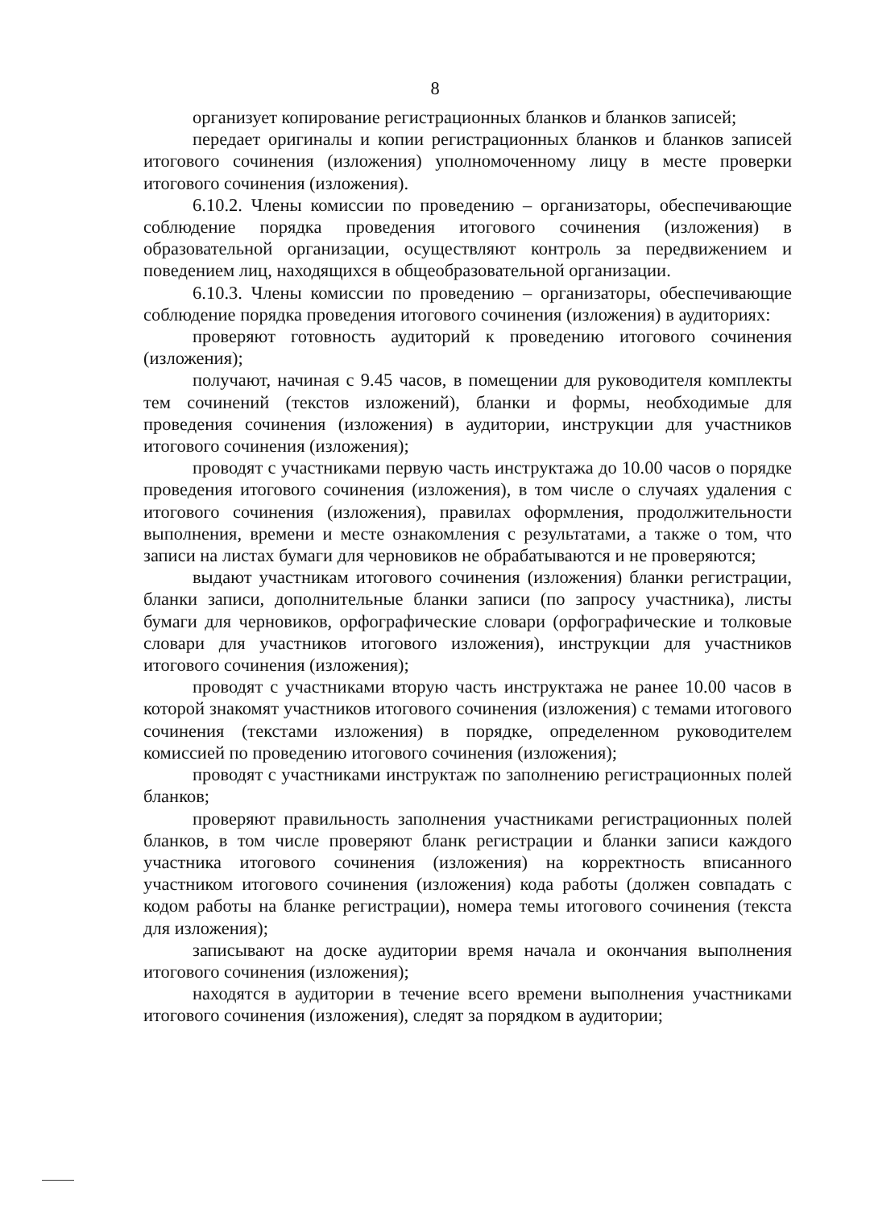8
организует копирование регистрационных бланков и бланков записей;
передает оригиналы и копии регистрационных бланков и бланков записей итогового сочинения (изложения) уполномоченному лицу в месте проверки итогового сочинения (изложения).
6.10.2. Члены комиссии по проведению – организаторы, обеспечивающие соблюдение порядка проведения итогового сочинения (изложения) в образовательной организации, осуществляют контроль за передвижением и поведением лиц, находящихся в общеобразовательной организации.
6.10.3. Члены комиссии по проведению – организаторы, обеспечивающие соблюдение порядка проведения итогового сочинения (изложения) в аудиториях:
проверяют готовность аудиторий к проведению итогового сочинения (изложения);
получают, начиная с 9.45 часов, в помещении для руководителя комплекты тем сочинений (текстов изложений), бланки и формы, необходимые для проведения сочинения (изложения) в аудитории, инструкции для участников итогового сочинения (изложения);
проводят с участниками первую часть инструктажа до 10.00 часов о порядке проведения итогового сочинения (изложения), в том числе о случаях удаления с итогового сочинения (изложения), правилах оформления, продолжительности выполнения, времени и месте ознакомления с результатами, а также о том, что записи на листах бумаги для черновиков не обрабатываются и не проверяются;
выдают участникам итогового сочинения (изложения) бланки регистрации, бланки записи, дополнительные бланки записи (по запросу участника), листы бумаги для черновиков, орфографические словари (орфографические и толковые словари для участников итогового изложения), инструкции для участников итогового сочинения (изложения);
проводят с участниками вторую часть инструктажа не ранее 10.00 часов в которой знакомят участников итогового сочинения (изложения) с темами итогового сочинения (текстами изложения) в порядке, определенном руководителем комиссией по проведению итогового сочинения (изложения);
проводят с участниками инструктаж по заполнению регистрационных полей бланков;
проверяют правильность заполнения участниками регистрационных полей бланков, в том числе проверяют бланк регистрации и бланки записи каждого участника итогового сочинения (изложения) на корректность вписанного участником итогового сочинения (изложения) кода работы (должен совпадать с кодом работы на бланке регистрации), номера темы итогового сочинения (текста для изложения);
записывают на доске аудитории время начала и окончания выполнения итогового сочинения (изложения);
находятся в аудитории в течение всего времени выполнения участниками итогового сочинения (изложения), следят за порядком в аудитории;